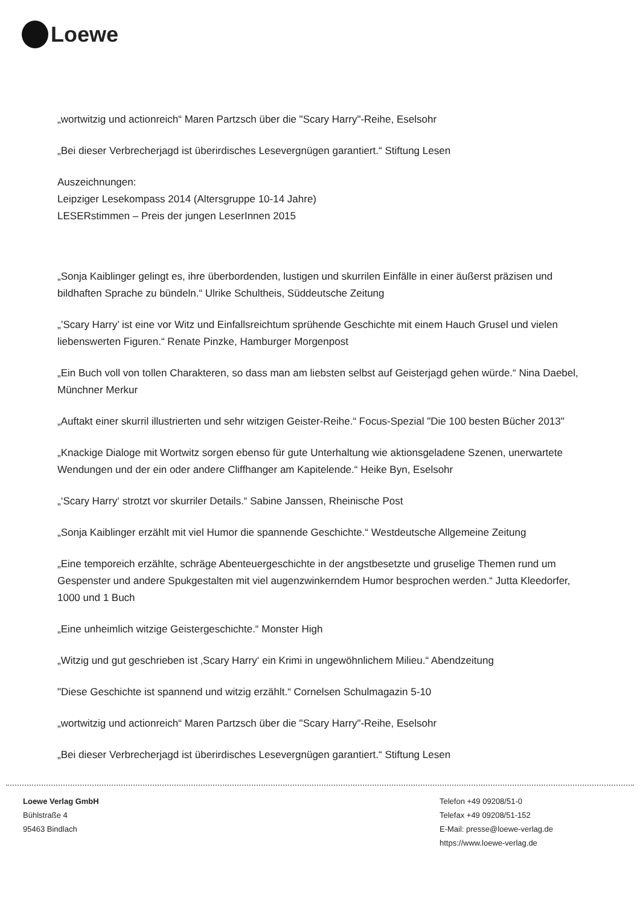Loewe
„wortwitzig und actionreich“ Maren Partzsch über die "Scary Harry"-Reihe, Eselsohr
„Bei dieser Verbrecherjagd ist überirdisches Lesevergnügen garantiert.“ Stiftung Lesen
Auszeichnungen:
Leipziger Lesekompass 2014 (Altersgruppe 10-14 Jahre)
LESERstimmen – Preis der jungen LeserInnen 2015
„Sonja Kaiblinger gelingt es, ihre überbordenden, lustigen und skurrilen Einfälle in einer äußerst präzisen und bildhaften Sprache zu bündeln.“ Ulrike Schultheis, Süddeutsche Zeitung
„’Scary Harry’ ist eine vor Witz und Einfallsreichtum sprühende Geschichte mit einem Hauch Grusel und vielen liebenswerten Figuren.“ Renate Pinzke, Hamburger Morgenpost
„Ein Buch voll von tollen Charakteren, so dass man am liebsten selbst auf Geisterjagd gehen würde.“ Nina Daebel, Münchner Merkur
„Auftakt einer skurril illustrierten und sehr witzigen Geister-Reihe.“ Focus-Spezial "Die 100 besten Bücher 2013"
„Knackige Dialoge mit Wortwitz sorgen ebenso für gute Unterhaltung wie aktionsgeladene Szenen, unerwartete Wendungen und der ein oder andere Cliffhanger am Kapitelende.“ Heike Byn, Eselsohr
„‘Scary Harry‘ strotzt vor skurriler Details.“ Sabine Janssen, Rheinische Post
„Sonja Kaiblinger erzählt mit viel Humor die spannende Geschichte.“ Westdeutsche Allgemeine Zeitung
„Eine temporeich erzählte, schräge Abenteuergeschichte in der angstbesetzte und gruselige Themen rund um Gespenster und andere Spukgestalten mit viel augenzwinkerndem Humor besprochen werden.“ Jutta Kleedorfer, 1000 und 1 Buch
„Eine unheimlich witzige Geistergeschichte.“ Monster High
„Witzig und gut geschrieben ist ‚Scary Harry‘ ein Krimi in ungewöhnlichem Milieu.“ Abendzeitung
"Diese Geschichte ist spannend und witzig erzählt.“ Cornelsen Schulmagazin 5-10
„wortwitzig und actionreich“ Maren Partzsch über die "Scary Harry"-Reihe, Eselsohr
„Bei dieser Verbrecherjagd ist überirdisches Lesevergnügen garantiert.“ Stiftung Lesen
Loewe Verlag GmbH
Bühlstraße 4
95463 Bindlach
Telefon +49 09208/51-0
Telefax +49 09208/51-152
E-Mail: presse@loewe-verlag.de
https://www.loewe-verlag.de